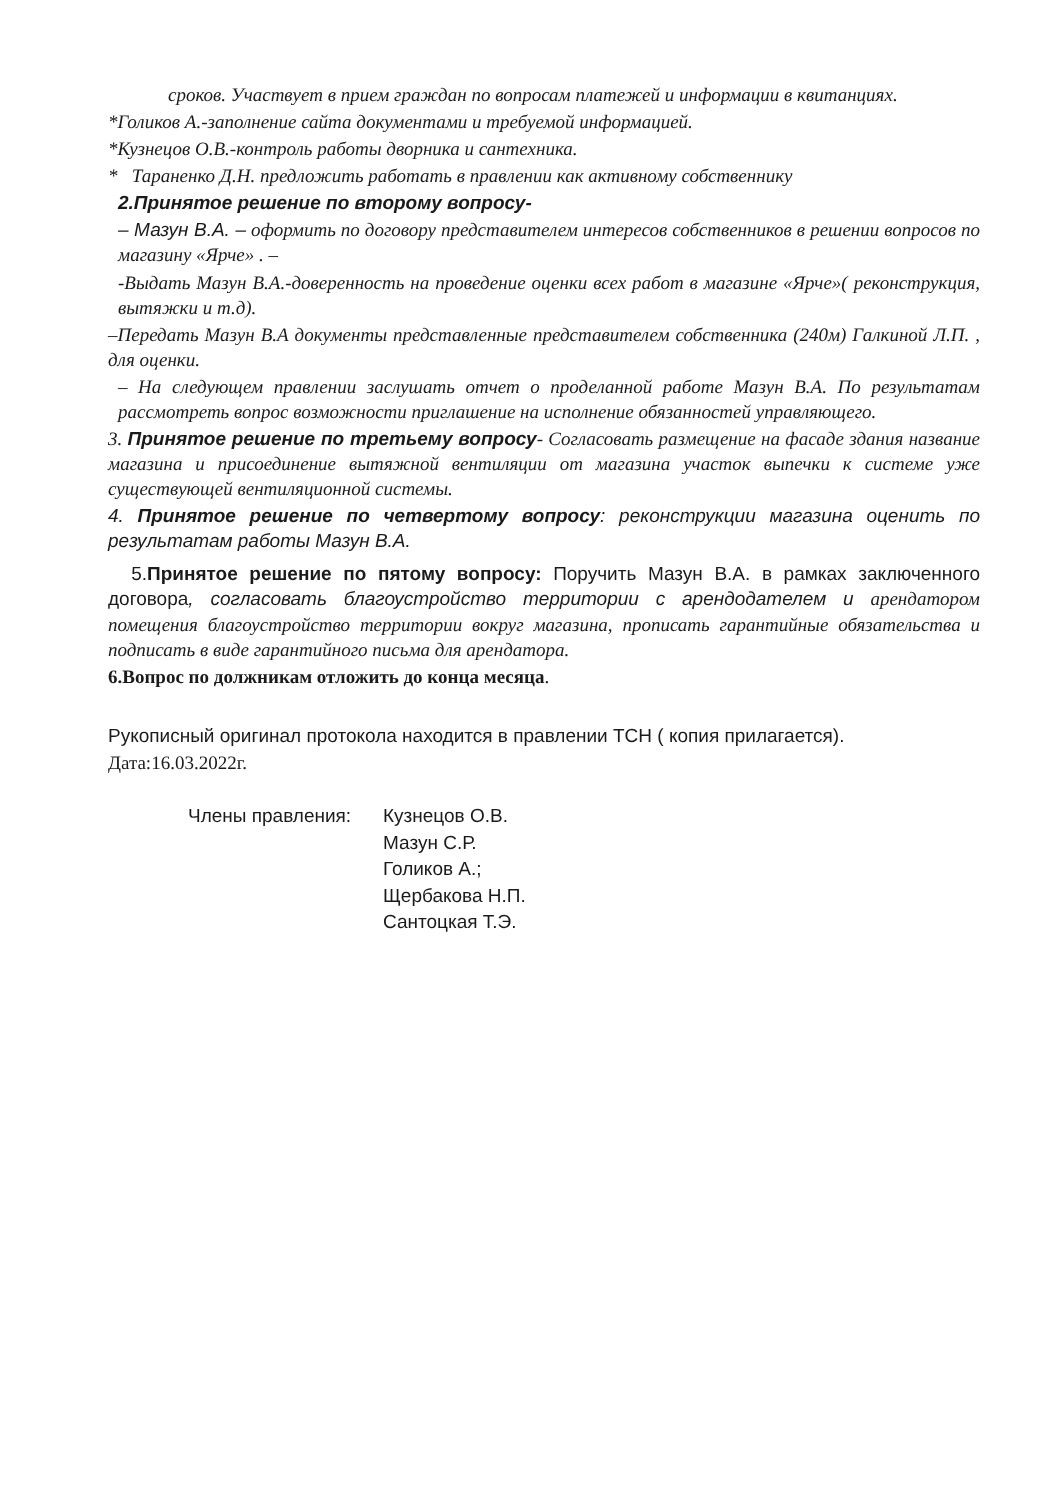сроков. Участвует в прием граждан по вопросам платежей и информации в квитанциях.
*Голиков А.-заполнение сайта документами и требуемой информацией.
*Кузнецов О.В.-контроль работы дворника и сантехника.
* Тараненко Д.Н. предложить работать в правлении как активному собственнику
2.Принятое решение по второму вопросу-
– Мазун В.А. – оформить по договору представителем интересов собственников в решении вопросов по магазину «Ярче» . –
-Выдать Мазун В.А.-доверенность на проведение оценки всех работ в магазине «Ярче»( реконструкция, вытяжки и т.д).
–Передать Мазун В.А документы представленные представителем собственника (240м) Галкиной Л.П. , для оценки.
– На следующем правлении заслушать отчет о проделанной работе Мазун В.А. По результатам рассмотреть вопрос возможности приглашение на исполнение обязанностей управляющего.
3. Принятое решение по третьему вопросу- Согласовать размещение на фасаде здания название магазина и присоединение вытяжной вентиляции от магазина участок выпечки к системе уже существующей вентиляционной системы.
4. Принятое решение по четвертому вопросу: реконструкции магазина оценить по результатам работы Мазун В.А.
5.Принятое решение по пятому вопросу: Поручить Мазун В.А. в рамках заключенного договора, согласовать благоустройство территории с арендодателем и арендатором помещения благоустройство территории вокруг магазина, прописать гарантийные обязательства и подписать в виде гарантийного письма для арендатора.
6.Вопрос по должникам отложить до конца месяца.
Рукописный оригинал протокола находится в правлении ТСН ( копия прилагается).
Дата:16.03.2022г.
Члены правления:
Кузнецов О.В.
Мазун С.Р.
Голиков А.;
Щербакова Н.П.
Сантоцкая Т.Э.